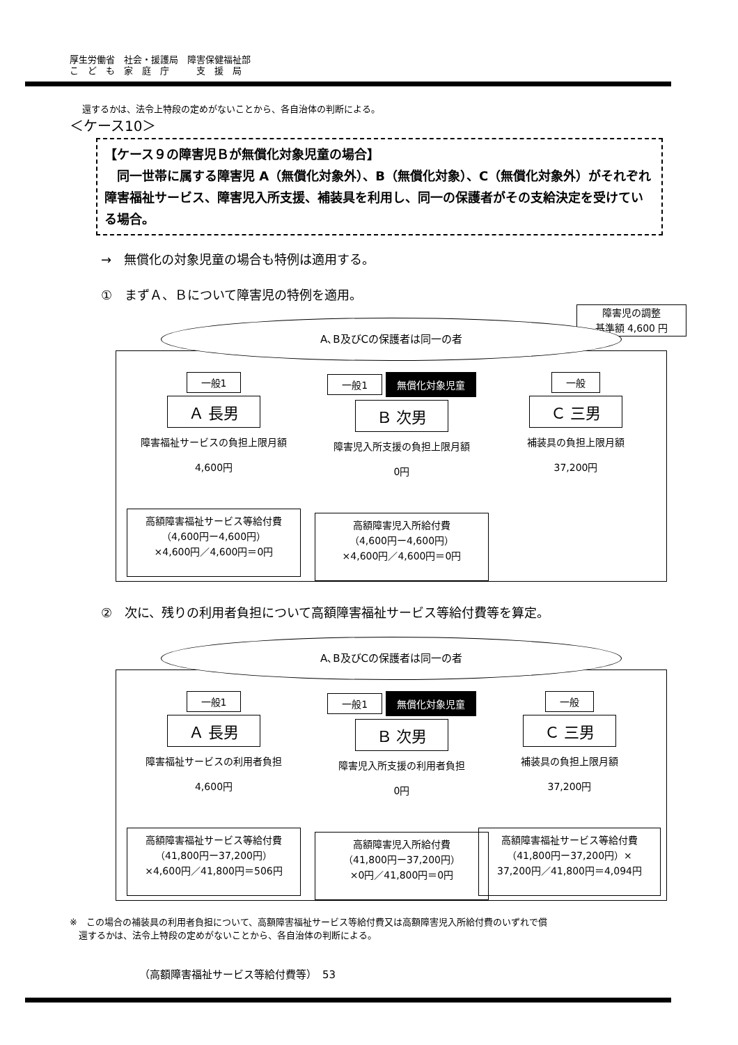厚生労働省　社会・援護局　障害保健福祉部
こ　ど　も　家　庭　庁　　　支　援　局
還するかは、法令上特段の定めがないことから、各自治体の判断による。
＜ケース10＞
【ケース９の障害児Ｂが無償化対象児童の場合】
　同一世帯に属する障害児 A（無償化対象外）、B（無償化対象）、C（無償化対象外）がそれぞれ障害福祉サービス、障害児入所支援、補装具を利用し、同一の保護者がその支給決定を受けている場合。
→　無償化の対象児童の場合も特例は適用する。
①　まずＡ、Ｂについて障害児の特例を適用。
障害児の調整
基準額 4,600 円
A､B及びCの保護者は同一の者
一般1
Ａ 長男
障害福祉サービスの負担上限月額
4,600円
高額障害福祉サービス等給付費
（4,600円ー4,600円）
×4,600円／4,600円＝0円
一般1 無償化対象児童
Ｂ 次男
障害児入所支援の負担上限月額
0円
高額障害児入所給付費
（4,600円ー4,600円）
×4,600円／4,600円＝0円
一般
Ｃ 三男
補装具の負担上限月額
37,200円
②　次に、残りの利用者負担について高額障害福祉サービス等給付費等を算定。
A､B及びCの保護者は同一の者
一般1
Ａ 長男
障害福祉サービスの利用者負担
4,600円
高額障害福祉サービス等給付費
（41,800円ー37,200円）
×4,600円／41,800円＝506円
一般1 無償化対象児童
Ｂ 次男
障害児入所支援の利用者負担
0円
高額障害児入所給付費
（41,800円ー37,200円）
×0円／41,800円＝0円
一般
Ｃ 三男
補装具の負担上限月額
37,200円
高額障害福祉サービス等給付費
（41,800円ー37,200円）×
37,200円／41,800円＝4,094円
※　この場合の補装具の利用者負担について、高額障害福祉サービス等給付費又は高額障害児入所給付費のいずれで償
　還するかは、法令上特段の定めがないことから、各自治体の判断による。
（高額障害福祉サービス等給付費等）　53